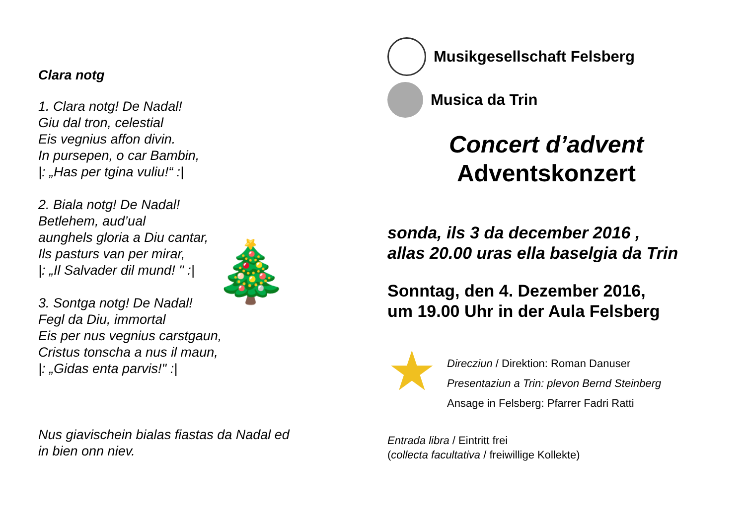Clara notg
1. Clara notg! De Nadal!
Giu dal tron, celestial
Eis vegnius affon divin.
In pursepen, o car Bambin,
|: „Has per tgina vuliu!“ :|
2. Biala notg! De Nadal!
Betlehem, aud’ual
aunghels gloria a Diu cantar,
Ils pasturs van per mirar,
|: „Il Salvader dil mund! " :|
3. Sontga notg! De Nadal!
Fegl da Diu, immortal
Eis per nus vegnius carstgaun,
Cristus tonscha a nus il maun,
|: „Gidas enta parvis!" :|
Nus giavischein bialas fiastas da Nadal ed
in bien onn niev.
🎄
Musikgesellschaft Felsberg
Musica da Trin
Concert d’advent
Adventskonzert
sonda, ils 3 da december 2016 ,
allas 20.00 uras ella baselgia da Trin
Sonntag, den 4. Dezember 2016,
um 19.00 Uhr in der Aula Felsberg
★
Direcziun / Direktion: Roman Danuser
Presentaziun a Trin: plevon Bernd Steinberg
Ansage in Felsberg: Pfarrer Fadri Ratti
Entrada libra / Eintritt frei
(collecta facultativa / freiwillige Kollekte)